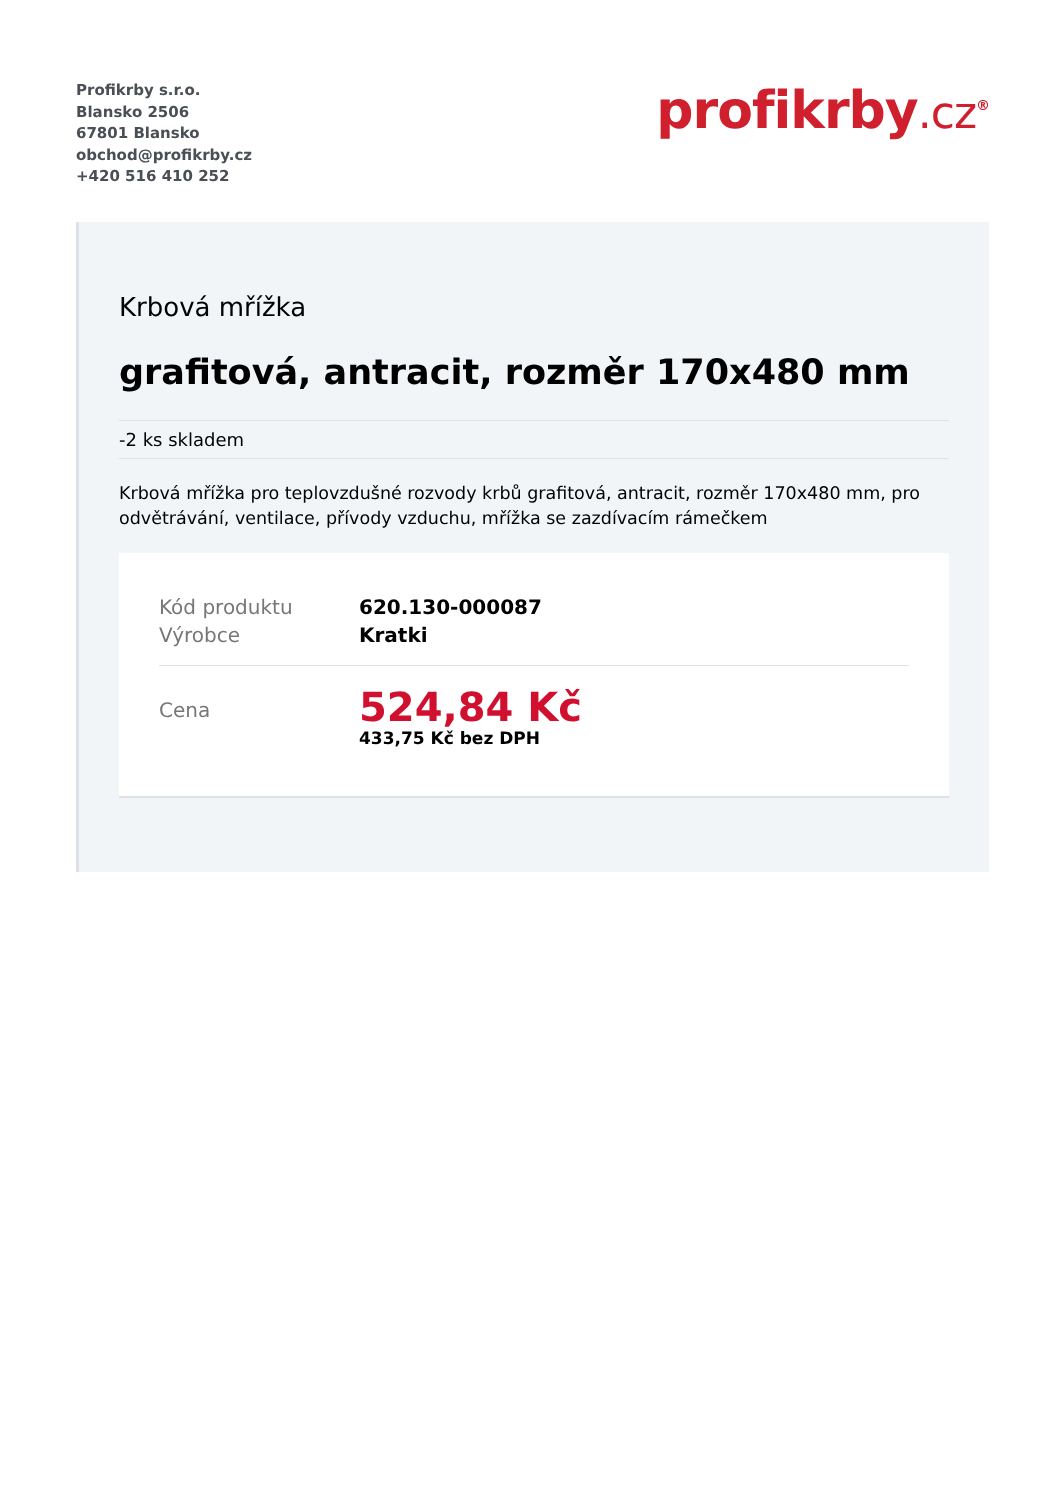Profikrby s.r.o.
Blansko 2506
67801 Blansko
obchod@profikrby.cz
+420 516 410 252
profikrby.cz<sup>®</sup>
Krbová mřížka
grafitová, antracit, rozměr 170x480 mm
-2 ks skladem
Krbová mřížka pro teplovzdušné rozvody krbů grafitová, antracit, rozměr 170x480 mm, pro odvětrávání, ventilace, přívody vzduchu, mřížka se zazdívacím rámečkem
| Kód produktu | 620.130-000087 |
| Výrobce | Kratki |
| Cena | 524,84 Kč 433,75 Kč bez DPH |